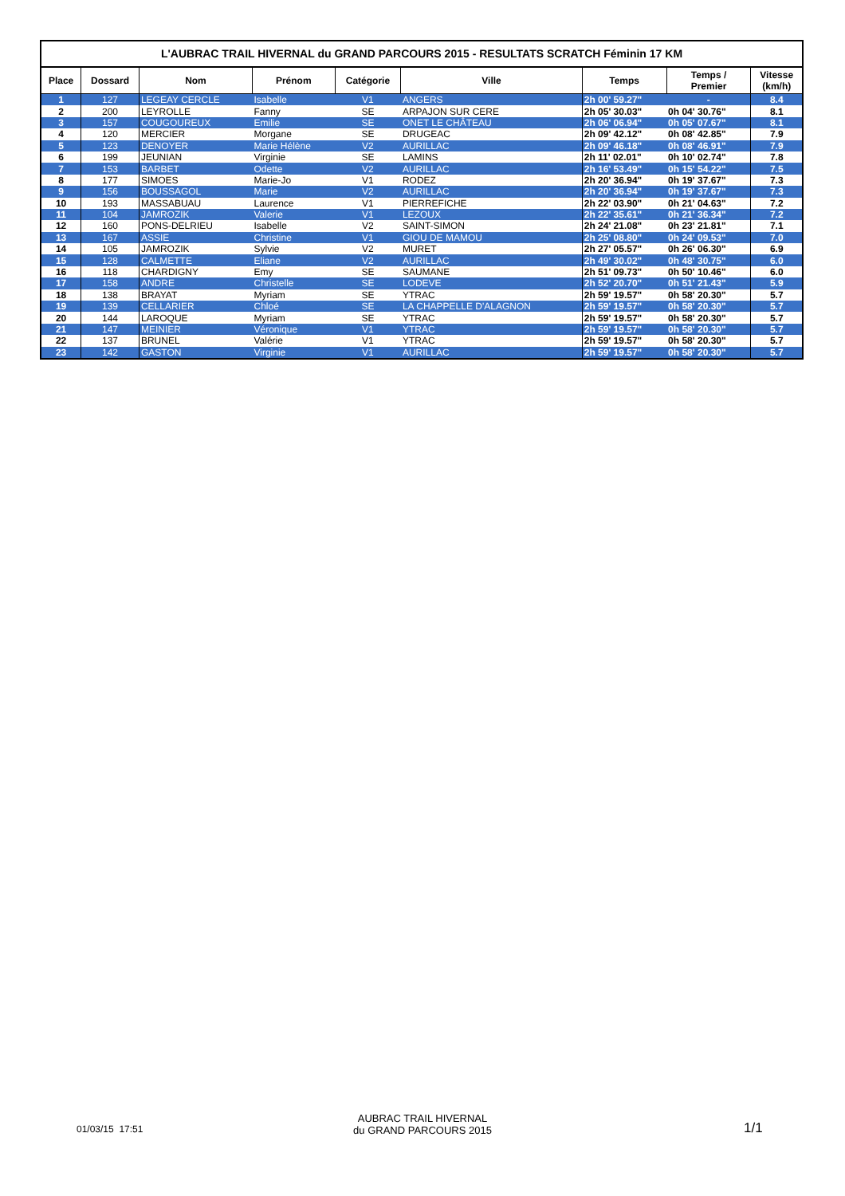L'AUBRAC TRAIL HIVERNAL du GRAND PARCOURS 2015 - RESULTATS SCRATCH Féminin 17 KM
| Place | Dossard | Nom | Prénom | Catégorie | Ville | Temps | Temps / Premier | Vitesse (km/h) |
| --- | --- | --- | --- | --- | --- | --- | --- | --- |
| 1 | 127 | LEGEAY CERCLE | Isabelle | V1 | ANGERS | 2h 00' 59.27" | - | 8.4 |
| 2 | 200 | LEYROLLE | Fanny | SE | ARPAJON SUR CERE | 2h 05' 30.03" | 0h 04' 30.76" | 8.1 |
| 3 | 157 | COUGOUREUX | Emilie | SE | ONET LE CHÂTEAU | 2h 06' 06.94" | 0h 05' 07.67" | 8.1 |
| 4 | 120 | MERCIER | Morgane | SE | DRUGEAC | 2h 09' 42.12" | 0h 08' 42.85" | 7.9 |
| 5 | 123 | DENOYER | Marie Hélène | V2 | AURILLAC | 2h 09' 46.18" | 0h 08' 46.91" | 7.9 |
| 6 | 199 | JEUNIAN | Virginie | SE | LAMINS | 2h 11' 02.01" | 0h 10' 02.74" | 7.8 |
| 7 | 153 | BARBET | Odette | V2 | AURILLAC | 2h 16' 53.49" | 0h 15' 54.22" | 7.5 |
| 8 | 177 | SIMOES | Marie-Jo | V1 | RODEZ | 2h 20' 36.94" | 0h 19' 37.67" | 7.3 |
| 9 | 156 | BOUSSAGOL | Marie | V2 | AURILLAC | 2h 20' 36.94" | 0h 19' 37.67" | 7.3 |
| 10 | 193 | MASSABUAU | Laurence | V1 | PIERREFICHE | 2h 22' 03.90" | 0h 21' 04.63" | 7.2 |
| 11 | 104 | JAMROZIK | Valerie | V1 | LEZOUX | 2h 22' 35.61" | 0h 21' 36.34" | 7.2 |
| 12 | 160 | PONS-DELRIEU | Isabelle | V2 | SAINT-SIMON | 2h 24' 21.08" | 0h 23' 21.81" | 7.1 |
| 13 | 167 | ASSIE | Christine | V1 | GIOU DE MAMOU | 2h 25' 08.80" | 0h 24' 09.53" | 7.0 |
| 14 | 105 | JAMROZIK | Sylvie | V2 | MURET | 2h 27' 05.57" | 0h 26' 06.30" | 6.9 |
| 15 | 128 | CALMETTE | Eliane | V2 | AURILLAC | 2h 49' 30.02" | 0h 48' 30.75" | 6.0 |
| 16 | 118 | CHARDIGNY | Emy | SE | SAUMANE | 2h 51' 09.73" | 0h 50' 10.46" | 6.0 |
| 17 | 158 | ANDRE | Christelle | SE | LODEVE | 2h 52' 20.70" | 0h 51' 21.43" | 5.9 |
| 18 | 138 | BRAYAT | Myriam | SE | YTRAC | 2h 59' 19.57" | 0h 58' 20.30" | 5.7 |
| 19 | 139 | CELLARIER | Chloé | SE | LA CHAPPELLE D'ALAGNON | 2h 59' 19.57" | 0h 58' 20.30" | 5.7 |
| 20 | 144 | LAROQUE | Myriam | SE | YTRAC | 2h 59' 19.57" | 0h 58' 20.30" | 5.7 |
| 21 | 147 | MEINIER | Véronique | V1 | YTRAC | 2h 59' 19.57" | 0h 58' 20.30" | 5.7 |
| 22 | 137 | BRUNEL | Valérie | V1 | YTRAC | 2h 59' 19.57" | 0h 58' 20.30" | 5.7 |
| 23 | 142 | GASTON | Virginie | V1 | AURILLAC | 2h 59' 19.57" | 0h 58' 20.30" | 5.7 |
01/03/15 17:51
AUBRAC TRAIL HIVERNAL
du GRAND PARCOURS 2015
1/1